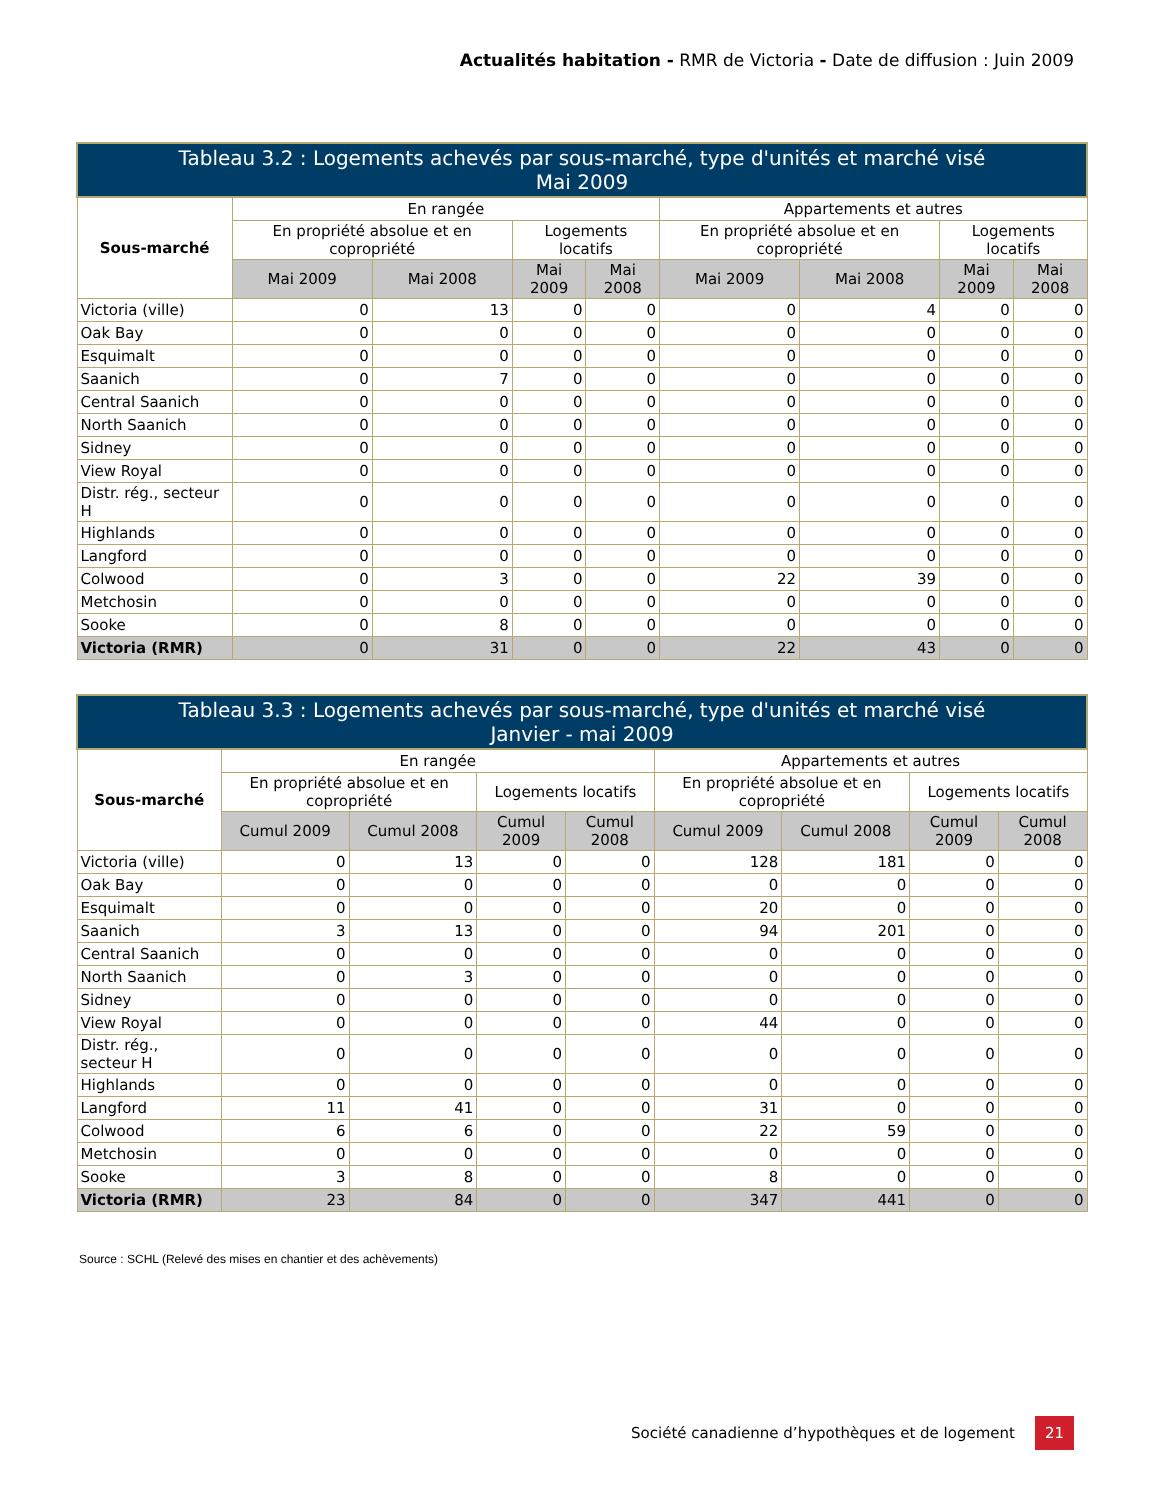Actualités habitation - RMR de Victoria - Date de diffusion : Juin 2009
| Tableau 3.2 : Logements achevés par sous-marché, type d'unités et marché visé Mai 2009 | | | | | | | | |
| --- | --- | --- | --- | --- | --- | --- | --- | --- |
| Sous-marché | En rangée | | | | Appartements et autres | | | |
| | En propriété absolue et en copropriété | | Logements locatifs | | En propriété absolue et en copropriété | | Logements locatifs | |
| | Mai 2009 | Mai 2008 | Mai 2009 | Mai 2008 | Mai 2009 | Mai 2008 | Mai 2009 | Mai 2008 |
| Victoria (ville) | 0 | 13 | 0 | 0 | 0 | 4 | 0 | 0 |
| Oak Bay | 0 | 0 | 0 | 0 | 0 | 0 | 0 | 0 |
| Esquimalt | 0 | 0 | 0 | 0 | 0 | 0 | 0 | 0 |
| Saanich | 0 | 7 | 0 | 0 | 0 | 0 | 0 | 0 |
| Central Saanich | 0 | 0 | 0 | 0 | 0 | 0 | 0 | 0 |
| North Saanich | 0 | 0 | 0 | 0 | 0 | 0 | 0 | 0 |
| Sidney | 0 | 0 | 0 | 0 | 0 | 0 | 0 | 0 |
| View Royal | 0 | 0 | 0 | 0 | 0 | 0 | 0 | 0 |
| Distr. rég., secteur H | 0 | 0 | 0 | 0 | 0 | 0 | 0 | 0 |
| Highlands | 0 | 0 | 0 | 0 | 0 | 0 | 0 | 0 |
| Langford | 0 | 0 | 0 | 0 | 0 | 0 | 0 | 0 |
| Colwood | 0 | 3 | 0 | 0 | 22 | 39 | 0 | 0 |
| Metchosin | 0 | 0 | 0 | 0 | 0 | 0 | 0 | 0 |
| Sooke | 0 | 8 | 0 | 0 | 0 | 0 | 0 | 0 |
| Victoria (RMR) | 0 | 31 | 0 | 0 | 22 | 43 | 0 | 0 |
| Tableau 3.3 : Logements achevés par sous-marché, type d'unités et marché visé Janvier - mai 2009 | | | | | | | | |
| --- | --- | --- | --- | --- | --- | --- | --- | --- |
| Sous-marché | En rangée | | | | Appartements et autres | | | |
| | En propriété absolue et en copropriété | | Logements locatifs | | En propriété absolue et en copropriété | | Logements locatifs | |
| | Cumul 2009 | Cumul 2008 | Cumul 2009 | Cumul 2008 | Cumul 2009 | Cumul 2008 | Cumul 2009 | Cumul 2008 |
| Victoria (ville) | 0 | 13 | 0 | 0 | 128 | 181 | 0 | 0 |
| Oak Bay | 0 | 0 | 0 | 0 | 0 | 0 | 0 | 0 |
| Esquimalt | 0 | 0 | 0 | 0 | 20 | 0 | 0 | 0 |
| Saanich | 3 | 13 | 0 | 0 | 94 | 201 | 0 | 0 |
| Central Saanich | 0 | 0 | 0 | 0 | 0 | 0 | 0 | 0 |
| North Saanich | 0 | 3 | 0 | 0 | 0 | 0 | 0 | 0 |
| Sidney | 0 | 0 | 0 | 0 | 0 | 0 | 0 | 0 |
| View Royal | 0 | 0 | 0 | 0 | 44 | 0 | 0 | 0 |
| Distr. rég., secteur H | 0 | 0 | 0 | 0 | 0 | 0 | 0 | 0 |
| Highlands | 0 | 0 | 0 | 0 | 0 | 0 | 0 | 0 |
| Langford | 11 | 41 | 0 | 0 | 31 | 0 | 0 | 0 |
| Colwood | 6 | 6 | 0 | 0 | 22 | 59 | 0 | 0 |
| Metchosin | 0 | 0 | 0 | 0 | 0 | 0 | 0 | 0 |
| Sooke | 3 | 8 | 0 | 0 | 8 | 0 | 0 | 0 |
| Victoria (RMR) | 23 | 84 | 0 | 0 | 347 | 441 | 0 | 0 |
Source : SCHL (Relevé des mises en chantier et des achèvements)
Société canadienne d’hypothèques et de logement 21